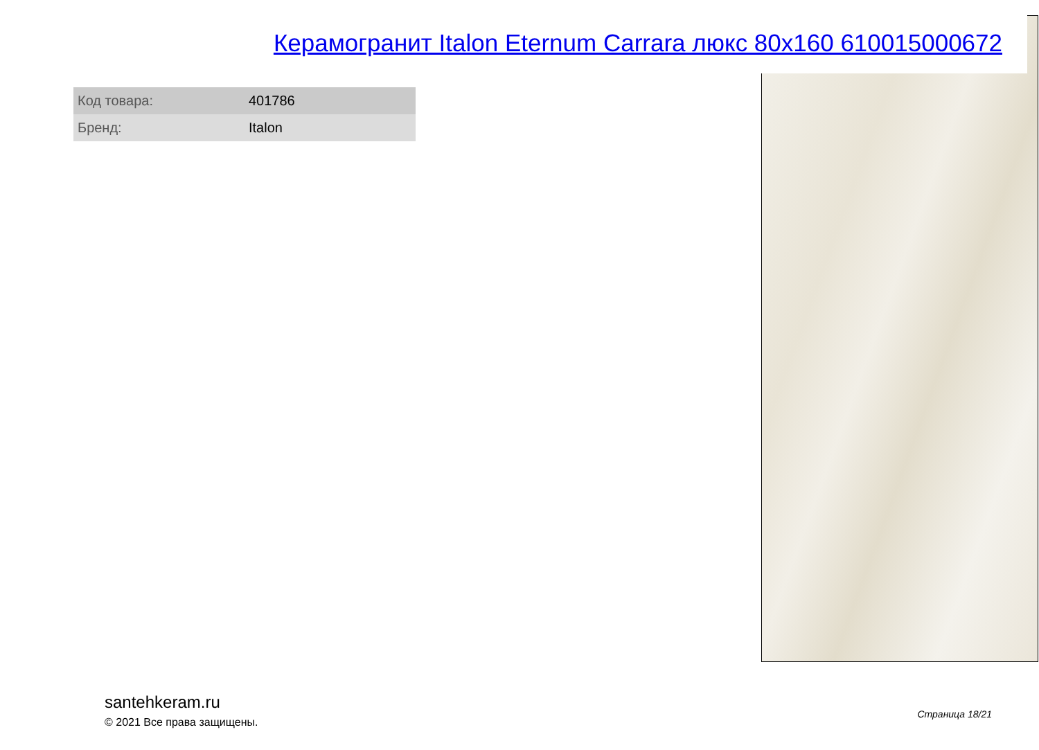Керамогранит Italon Eternum Carrara люкс 80x160 610015000672
| Код товара: | 401786 |
| Бренд: | Italon |
santehkeram.ru
© 2021 Все права защищены.
Страница 18/21